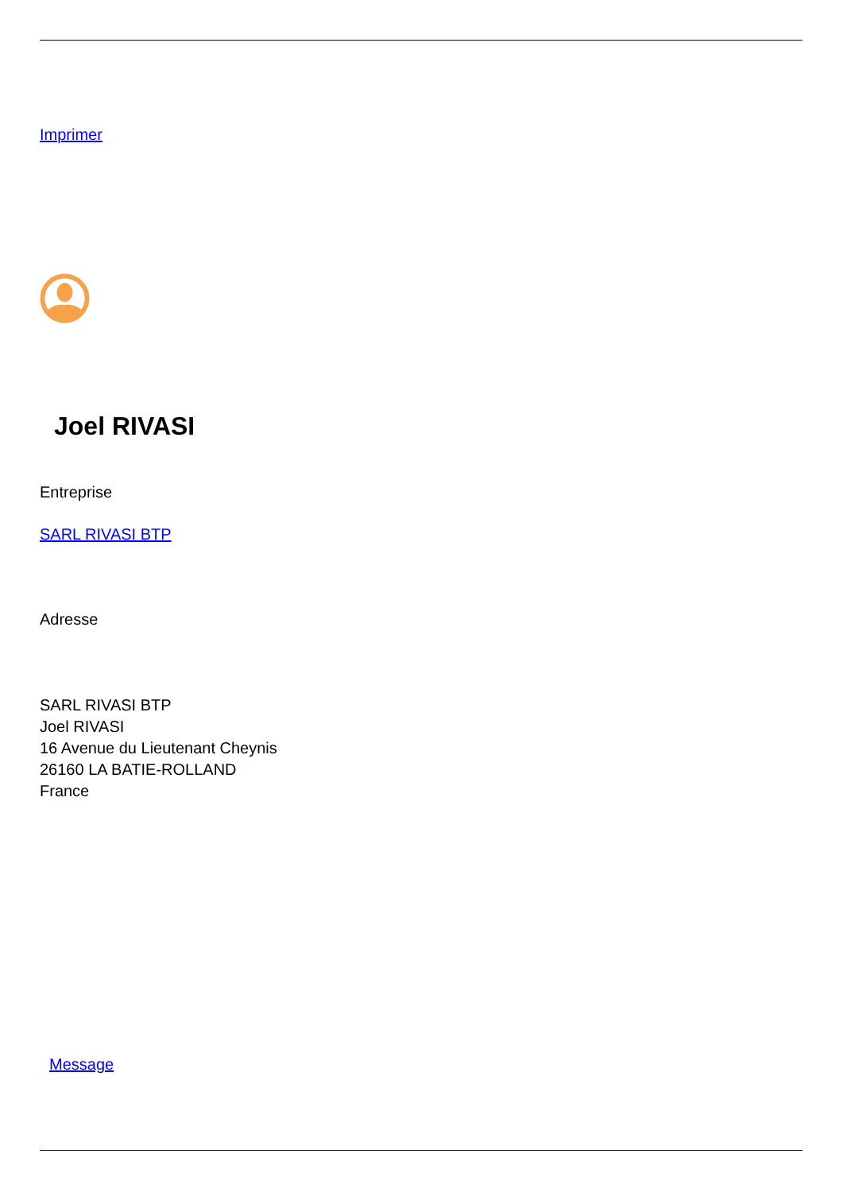Imprimer
Joel RIVASI
Entreprise
SARL RIVASI BTP
Adresse
SARL RIVASI BTP
Joel RIVASI
16 Avenue du Lieutenant Cheynis
26160 LA BATIE-ROLLAND
France
Message